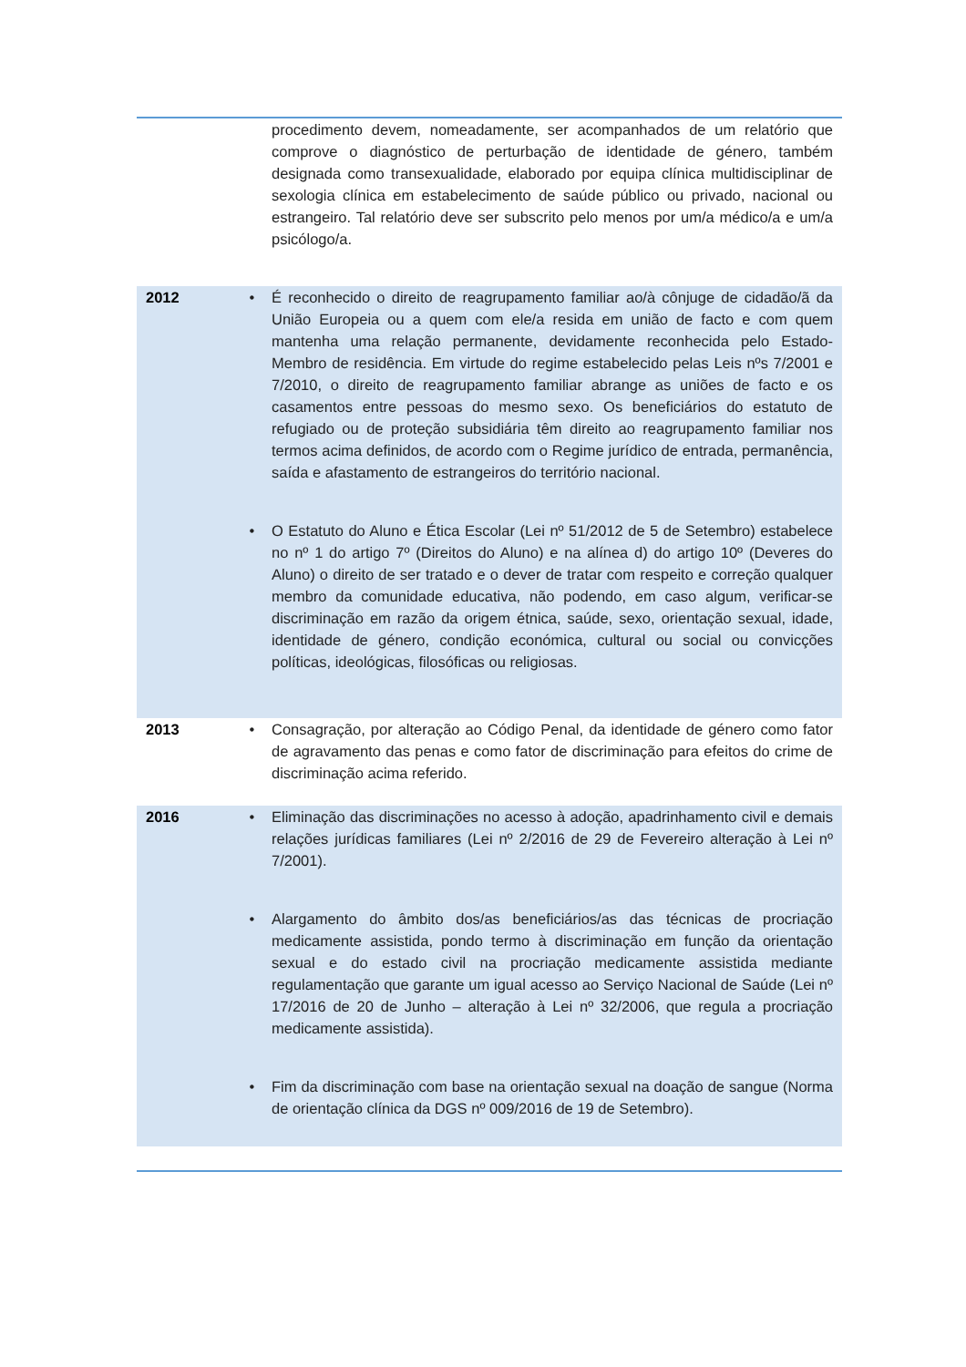| | | procedimento devem, nomeadamente, ser acompanhados de um relatório que comprove o diagnóstico de perturbação de identidade de género, também designada como transexualidade, elaborado por equipa clínica multidisciplinar de sexologia clínica em estabelecimento de saúde público ou privado, nacional ou estrangeiro. Tal relatório deve ser subscrito pelo menos por um/a médico/a e um/a psicólogo/a. |
| 2012 | • | É reconhecido o direito de reagrupamento familiar ao/à cônjuge de cidadão/ã da União Europeia ou a quem com ele/a resida em união de facto e com quem mantenha uma relação permanente, devidamente reconhecida pelo Estado-Membro de residência. Em virtude do regime estabelecido pelas Leis nºs 7/2001 e 7/2010, o direito de reagrupamento familiar abrange as uniões de facto e os casamentos entre pessoas do mesmo sexo. Os beneficiários do estatuto de refugiado ou de proteção subsidiária têm direito ao reagrupamento familiar nos termos acima definidos, de acordo com o Regime jurídico de entrada, permanência, saída e afastamento de estrangeiros do território nacional. |
| | • | O Estatuto do Aluno e Ética Escolar (Lei nº 51/2012 de 5 de Setembro) estabelece no nº 1 do artigo 7º (Direitos do Aluno) e na alínea d) do artigo 10º (Deveres do Aluno) o direito de ser tratado e o dever de tratar com respeito e correção qualquer membro da comunidade educativa, não podendo, em caso algum, verificar-se discriminação em razão da origem étnica, saúde, sexo, orientação sexual, idade, identidade de género, condição económica, cultural ou social ou convicções políticas, ideológicas, filosóficas ou religiosas. |
| 2013 | • | Consagração, por alteração ao Código Penal, da identidade de género como fator de agravamento das penas e como fator de discriminação para efeitos do crime de discriminação acima referido. |
| 2016 | • | Eliminação das discriminações no acesso à adoção, apadrinhamento civil e demais relações jurídicas familiares (Lei nº 2/2016 de 29 de Fevereiro alteração à Lei nº 7/2001). |
| | • | Alargamento do âmbito dos/as beneficiários/as das técnicas de procriação medicamente assistida, pondo termo à discriminação em função da orientação sexual e do estado civil na procriação medicamente assistida mediante regulamentação que garante um igual acesso ao Serviço Nacional de Saúde (Lei nº 17/2016 de 20 de Junho – alteração à Lei nº 32/2006, que regula a procriação medicamente assistida). |
| | • | Fim da discriminação com base na orientação sexual na doação de sangue (Norma de orientação clínica da DGS nº 009/2016 de 19 de Setembro). |